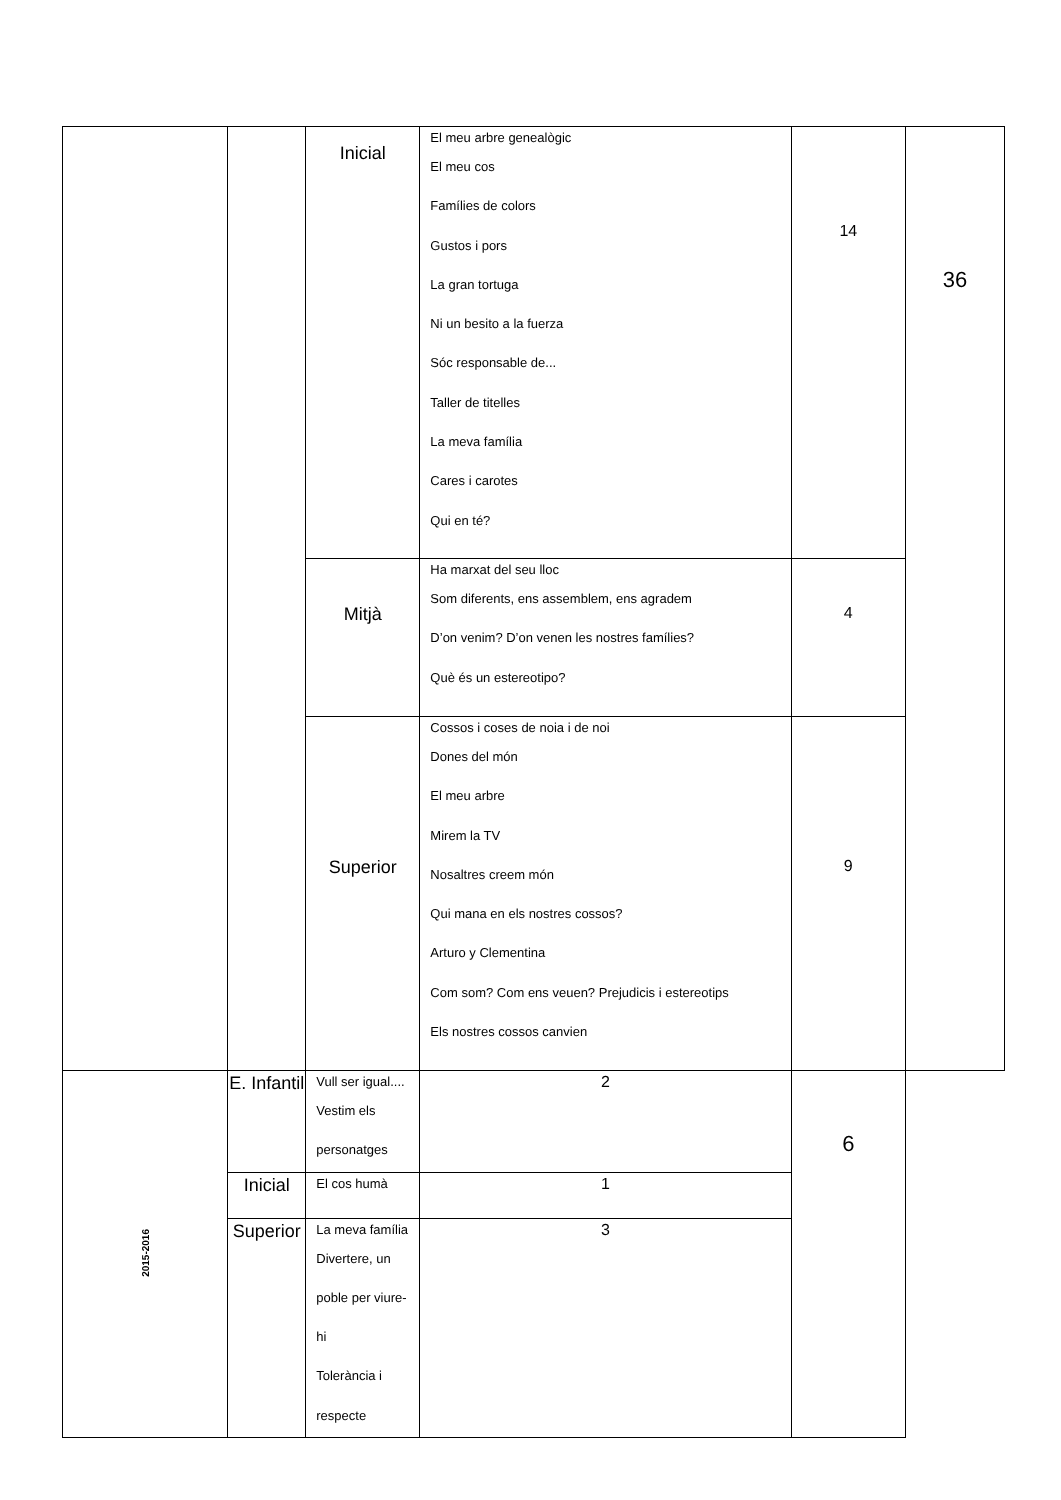| | | Inicial | El meu arbre genealògic El meu cos Famílies de colors Gustos i pors La gran tortuga Ni un besito a la fuerza Sóc responsable de... Taller de titelles La meva família Cares i carotes Qui en té? | 14 | 36 |
| | | Mitjà | Ha marxat del seu lloc Som diferents, ens assemblem, ens agradem D’on venim? D’on venen les nostres famílies? Què és un estereotipo? | 4 | |
| | | Superior | Cossos i coses de noia i de noi Dones del món El meu arbre Mirem la TV Nosaltres creem món Qui mana en els nostres cossos? Arturo y Clementina Com som? Com ens veuen? Prejudicis i estereotips Els nostres cossos canvien | 9 | |
| 2015-2016 | E. Infantil | Vull ser igual.... Vestim els personatges | 2 | 6 | |
| | Inicial | El cos humà | 1 | | |
| | Superior | La meva família Divertere, un poble per viure-hi Tolerància i respecte | 3 | | |